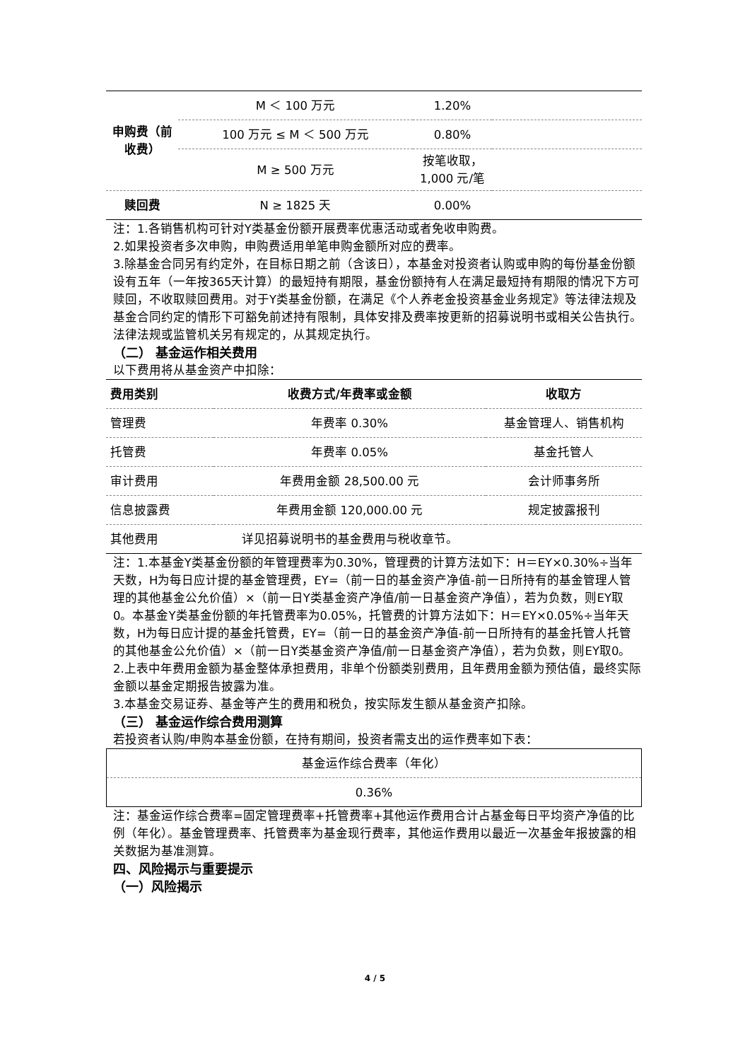| 申购费（前收费） | M ＜ 100 万元 | 1.20% | |
| | 100 万元 ≤ M ＜ 500 万元 | 0.80% | |
| | M ≥ 500 万元 | 按笔收取，1,000 元/笔 | |
| 赎回费 | N ≥ 1825 天 | 0.00% | |
注：1.各销售机构可针对Y类基金份额开展费率优惠活动或者免收申购费。
2.如果投资者多次申购，申购费适用单笔申购金额所对应的费率。
3.除基金合同另有约定外，在目标日期之前（含该日），本基金对投资者认购或申购的每份基金份额设有五年（一年按365天计算）的最短持有期限，基金份额持有人在满足最短持有期限的情况下方可赎回，不收取赎回费用。对于Y类基金份额，在满足《个人养老金投资基金业务规定》等法律法规及基金合同约定的情形下可豁免前述持有限制，具体安排及费率按更新的招募说明书或相关公告执行。法律法规或监管机关另有规定的，从其规定执行。
（二） 基金运作相关费用
以下费用将从基金资产中扣除：
| 费用类别 | 收费方式/年费率或金额 | 收取方 |
| --- | --- | --- |
| 管理费 | 年费率 0.30% | 基金管理人、销售机构 |
| 托管费 | 年费率 0.05% | 基金托管人 |
| 审计费用 | 年费用金额 28,500.00 元 | 会计师事务所 |
| 信息披露费 | 年费用金额 120,000.00 元 | 规定披露报刊 |
| 其他费用 | 详见招募说明书的基金费用与税收章节。 | |
注：1.本基金Y类基金份额的年管理费率为0.30%，管理费的计算方法如下：H＝EY×0.30%÷当年天数，H为每日应计提的基金管理费，EY=（前一日的基金资产净值-前一日所持有的基金管理人管理的其他基金公允价值）×（前一日Y类基金资产净值/前一日基金资产净值），若为负数，则EY取0。本基金Y类基金份额的年托管费率为0.05%，托管费的计算方法如下：H＝EY×0.05%÷当年天数，H为每日应计提的基金托管费，EY=（前一日的基金资产净值-前一日所持有的基金托管人托管的其他基金公允价值）×（前一日Y类基金资产净值/前一日基金资产净值），若为负数，则EY取0。
2.上表中年费用金额为基金整体承担费用，非单个份额类别费用，且年费用金额为预估值，最终实际金额以基金定期报告披露为准。
3.本基金交易证券、基金等产生的费用和税负，按实际发生额从基金资产扣除。
（三） 基金运作综合费用测算
若投资者认购/申购本基金份额，在持有期间，投资者需支出的运作费率如下表：
| 基金运作综合费率（年化） |
| 0.36% |
注：基金运作综合费率=固定管理费率+托管费率+其他运作费用合计占基金每日平均资产净值的比例（年化）。基金管理费率、托管费率为基金现行费率，其他运作费用以最近一次基金年报披露的相关数据为基准测算。
四、风险揭示与重要提示
（一）风险揭示
4 / 5